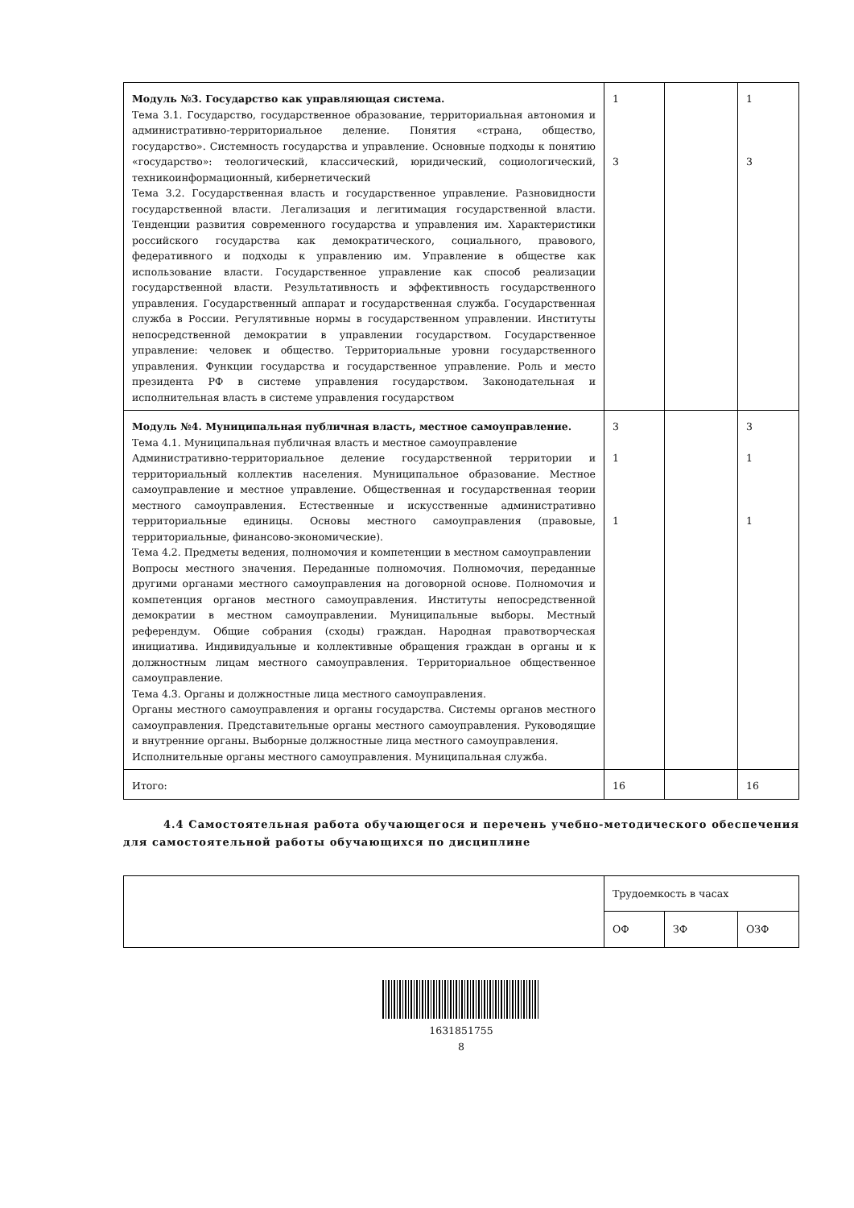| Модуль №3. Государство как управляющая система. Тема 3.1. Государство, государственное образование, территориальная автономия и административно-территориальное деление. Понятия «страна, общество, государство». Системность государства и управление. Основные подходы к понятию «государство»: теологический, классический, юридический, социологический, техникоинформационный, кибернетический Тема 3.2. Государственная власть и государственное управление. Разновидности государственной власти. Легализация и легитимация государственной власти. Тенденции развития современного государства и управления им. Характеристики российского государства как демократического, социального, правового, федеративного и подходы к управлению им. Управление в обществе как использование власти. Государственное управление как способ реализации государственной власти. Результативность и эффективность государственного управления. Государственный аппарат и государственная служба. Государственная служба в России. Регулятивные нормы в государственном управлении. Институты непосредственной демократии в управлении государством. Государственное управление: человек и общество. Территориальные уровни государственного управления. Функции государства и государственное управление. Роль и место президента РФ в системе управления государством. Законодательная и исполнительная власть в системе управления государством | 1 3 | | 1 3 |
| Модуль №4. Муниципальная публичная власть, местное самоуправление. Тема 4.1. Муниципальная публичная власть и местное самоуправление Административно-территориальное деление государственной территории и территориальный коллектив населения. Муниципальное образование. Местное самоуправление и местное управление. Общественная и государственная теории местного самоуправления. Естественные и искусственные административно территориальные единицы. Основы местного самоуправления (правовые, территориальные, финансово-экономические). Тема 4.2. Предметы ведения, полномочия и компетенции в местном самоуправлении Вопросы местного значения. Переданные полномочия. Полномочия, переданные другими органами местного самоуправления на договорной основе. Полномочия и компетенция органов местного самоуправления. Институты непосредственной демократии в местном самоуправлении. Муниципальные выборы. Местный референдум. Общие собрания (сходы) граждан. Народная правотворческая инициатива. Индивидуальные и коллективные обращения граждан в органы и к должностным лицам местного самоуправления. Территориальное общественное самоуправление. Тема 4.3. Органы и должностные лица местного самоуправления. Органы местного самоуправления и органы государства. Системы органов местного самоуправления. Представительные органы местного самоуправления. Руководящие и внутренние органы. Выборные должностные лица местного самоуправления. Исполнительные органы местного самоуправления. Муниципальная служба. | 3 1 1 | | 3 1 1 |
| Итого: | 16 | | 16 |
4.4 Самостоятельная работа обучающегося и перечень учебно-методического обеспечения для самостоятельной работы обучающихся по дисциплине
| | Трудоемкость в часах | | |
| | ОФ | ЗФ | ОЗФ |
1631851755
8